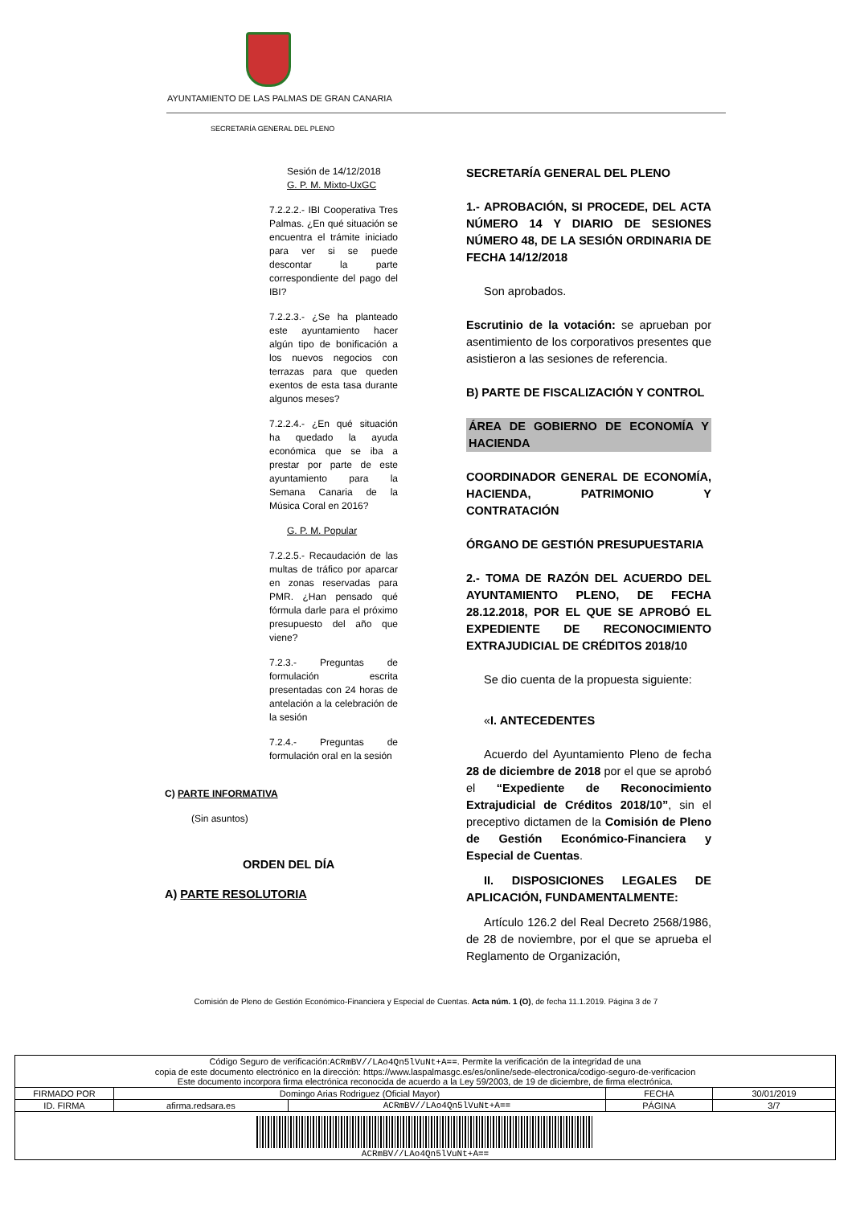AYUNTAMIENTO DE LAS PALMAS DE GRAN CANARIA
SECRETARÍA GENERAL DEL PLENO
Sesión de 14/12/2018
G. P. M. Mixto-UxGC
7.2.2.2.- IBI Cooperativa Tres Palmas. ¿En qué situación se encuentra el trámite iniciado para ver si se puede descontar la parte correspondiente del pago del IBI?
7.2.2.3.- ¿Se ha planteado este ayuntamiento hacer algún tipo de bonificación a los nuevos negocios con terrazas para que queden exentos de esta tasa durante algunos meses?
7.2.2.4.- ¿En qué situación ha quedado la ayuda económica que se iba a prestar por parte de este ayuntamiento para la Semana Canaria de la Música Coral en 2016?
G. P. M. Popular
7.2.2.5.- Recaudación de las multas de tráfico por aparcar en zonas reservadas para PMR. ¿Han pensado qué fórmula darle para el próximo presupuesto del año que viene?
7.2.3.- Preguntas de formulación escrita presentadas con 24 horas de antelación a la celebración de la sesión
7.2.4.- Preguntas de formulación oral en la sesión
C) PARTE INFORMATIVA
(Sin asuntos)
ORDEN DEL DÍA
A) PARTE RESOLUTORIA
SECRETARÍA GENERAL DEL PLENO
1.- APROBACIÓN, SI PROCEDE, DEL ACTA NÚMERO 14 Y DIARIO DE SESIONES NÚMERO 48, DE LA SESIÓN ORDINARIA DE FECHA 14/12/2018
Son aprobados.
Escrutinio de la votación: se aprueban por asentimiento de los corporativos presentes que asistieron a las sesiones de referencia.
B) PARTE DE FISCALIZACIÓN Y CONTROL
ÁREA DE GOBIERNO DE ECONOMÍA Y HACIENDA
COORDINADOR GENERAL DE ECONOMÍA, HACIENDA, PATRIMONIO Y CONTRATACIÓN
ÓRGANO DE GESTIÓN PRESUPUESTARIA
2.- TOMA DE RAZÓN DEL ACUERDO DEL AYUNTAMIENTO PLENO, DE FECHA 28.12.2018, POR EL QUE SE APROBÓ EL EXPEDIENTE DE RECONOCIMIENTO EXTRAJUDICIAL DE CRÉDITOS 2018/10
Se dio cuenta de la propuesta siguiente:
«I. ANTECEDENTES
Acuerdo del Ayuntamiento Pleno de fecha 28 de diciembre de 2018 por el que se aprobó el “Expediente de Reconocimiento Extrajudicial de Créditos 2018/10”, sin el preceptivo dictamen de la Comisión de Pleno de Gestión Económico-Financiera y Especial de Cuentas.
II. DISPOSICIONES LEGALES DE APLICACIÓN, FUNDAMENTALMENTE:
Artículo 126.2 del Real Decreto 2568/1986, de 28 de noviembre, por el que se aprueba el Reglamento de Organización,
Comisión de Pleno de Gestión Económico-Financiera y Especial de Cuentas. Acta núm. 1 (O), de fecha 11.1.2019. Página 3 de 7
| Código Seguro de verificación: ACRmBV//LAo4Qn5lVuNt+A== . Permite la verificación de la integridad de una copia de este documento electrónico en la dirección: https://www.laspalmasgc.es/es/online/sede-electronica/codigo-seguro-de-verificacion Este documento incorpora firma electrónica reconocida de acuerdo a la Ley 59/2003, de 19 de diciembre, de firma electrónica. | | | | |
| FIRMADO POR | Domingo Arias Rodriguez (Oficial Mayor) | | FECHA | 30/01/2019 |
| ID. FIRMA | afirma.redsara.es | ACRmBV//LAo4Qn5lVuNt+A== | PÁGINA | 3/7 |
| ACRmBV//LAo4Qn5lVuNt+A== | | | | |